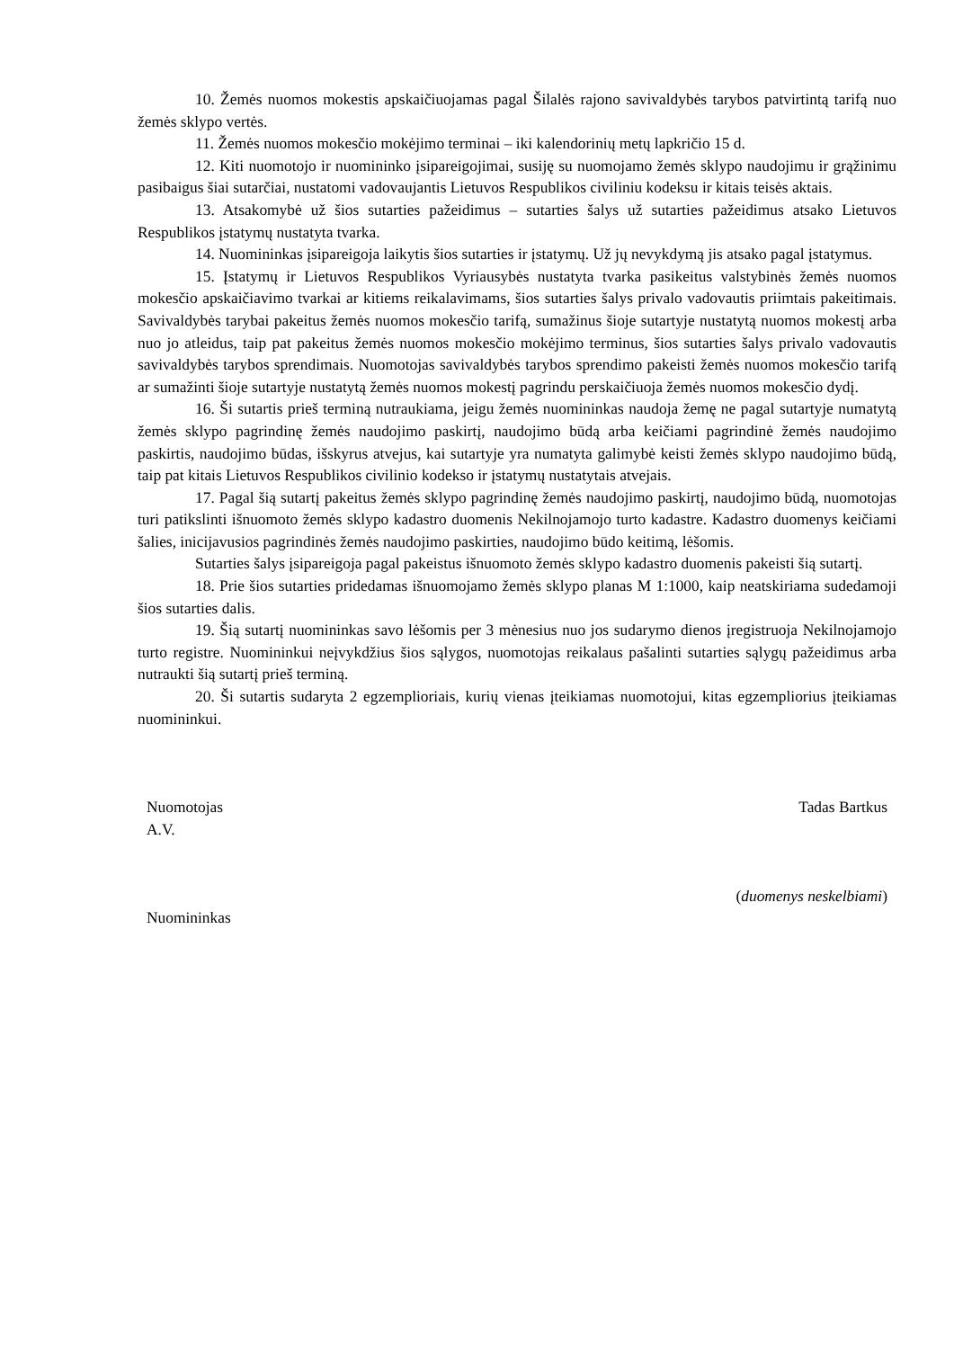10. Žemės nuomos mokestis apskaičiuojamas pagal Šilalės rajono savivaldybės tarybos patvirtintą tarifą nuo žemės sklypo vertės.
11. Žemės nuomos mokesčio mokėjimo terminai – iki kalendorinių metų lapkričio 15 d.
12. Kiti nuomotojo ir nuomininko įsipareigojimai, susiję su nuomojamo žemės sklypo naudojimu ir grąžinimu pasibaigus šiai sutarčiai, nustatomi vadovaujantis Lietuvos Respublikos civiliniu kodeksu ir kitais teisės aktais.
13. Atsakomybė už šios sutarties pažeidimus – sutarties šalys už sutarties pažeidimus atsako Lietuvos Respublikos įstatymų nustatyta tvarka.
14. Nuomininkas įsipareigoja laikytis šios sutarties ir įstatymų. Už jų nevykdymą jis atsako pagal įstatymus.
15. Įstatymų ir Lietuvos Respublikos Vyriausybės nustatyta tvarka pasikeitus valstybinės žemės nuomos mokesčio apskaičiavimo tvarkai ar kitiems reikalavimams, šios sutarties šalys privalo vadovautis priimtais pakeitimais. Savivaldybės tarybai pakeitus žemės nuomos mokesčio tarifą, sumažinus šioje sutartyje nustatytą nuomos mokestį arba nuo jo atleidus, taip pat pakeitus žemės nuomos mokesčio mokėjimo terminus, šios sutarties šalys privalo vadovautis savivaldybės tarybos sprendimais. Nuomotojas savivaldybės tarybos sprendimo pakeisti žemės nuomos mokesčio tarifą ar sumažinti šioje sutartyje nustatytą žemės nuomos mokestį pagrindu perskaičiuoja žemės nuomos mokesčio dydį.
16. Ši sutartis prieš terminą nutraukiama, jeigu žemės nuomininkas naudoja žemę ne pagal sutartyje numatytą žemės sklypo pagrindinę žemės naudojimo paskirtį, naudojimo būdą arba keičiami pagrindinė žemės naudojimo paskirtis, naudojimo būdas, išskyrus atvejus, kai sutartyje yra numatyta galimybė keisti žemės sklypo naudojimo būdą, taip pat kitais Lietuvos Respublikos civilinio kodekso ir įstatymų nustatytais atvejais.
17. Pagal šią sutartį pakeitus žemės sklypo pagrindinę žemės naudojimo paskirtį, naudojimo būdą, nuomotojas turi patikslinti išnuomoto žemės sklypo kadastro duomenis Nekilnojamojo turto kadastre. Kadastro duomenys keičiami šalies, inicijavusios pagrindinės žemės naudojimo paskirties, naudojimo būdo keitimą, lėšomis.
Sutarties šalys įsipareigoja pagal pakeistus išnuomoto žemės sklypo kadastro duomenis pakeisti šią sutartį.
18. Prie šios sutarties pridedamas išnuomojamo žemės sklypo planas M 1:1000, kaip neatskiriama sudedamoji šios sutarties dalis.
19. Šią sutartį nuomininkas savo lėšomis per 3 mėnesius nuo jos sudarymo dienos įregistruoja Nekilnojamojo turto registre. Nuomininkui neįvykdžius šios sąlygos, nuomotojas reikalaus pašalinti sutarties sąlygų pažeidimus arba nutraukti šią sutartį prieš terminą.
20. Ši sutartis sudaryta 2 egzemplioriais, kurių vienas įteikiamas nuomotojui, kitas egzempliorius įteikiamas nuomininkui.
Nuomotojas
A.V.
Nuomininkas
Tadas Bartkus
(duomenys neskelbiami)